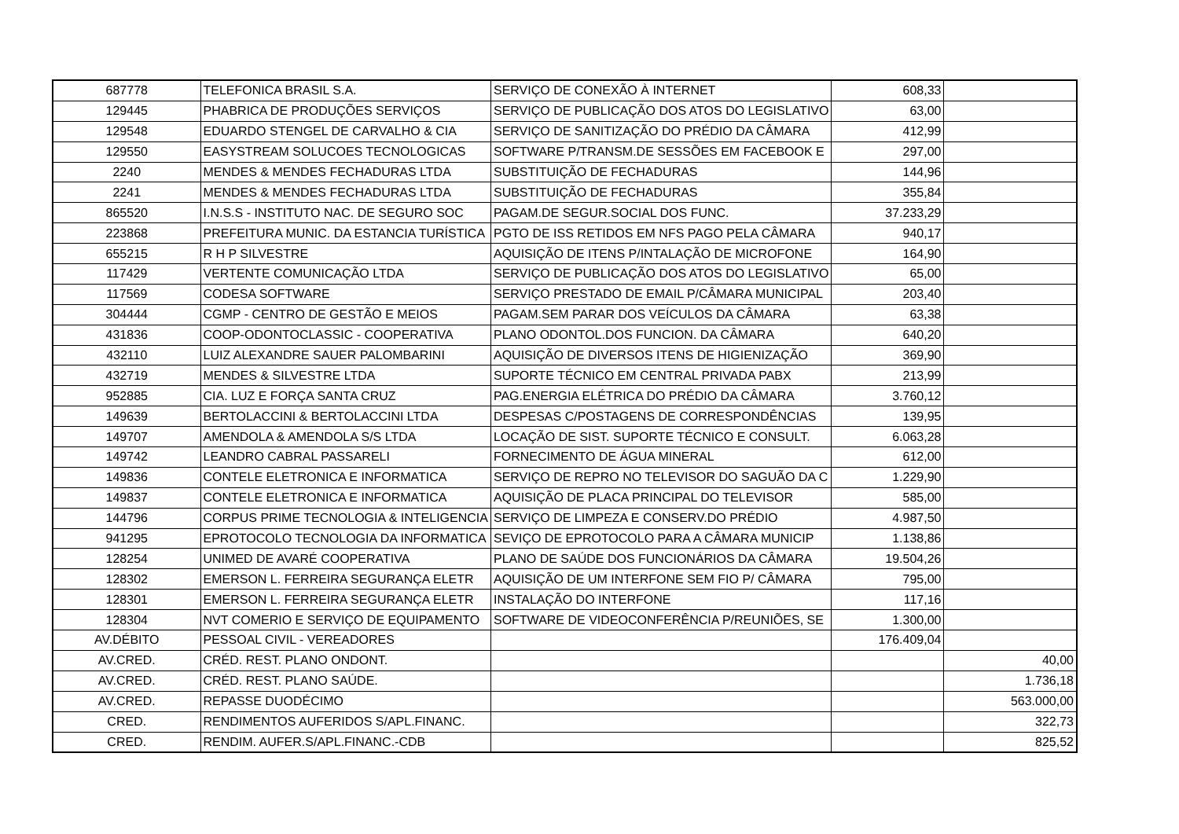| 687778 | TELEFONICA BRASIL S.A. | SERVIÇO DE CONEXÃO À INTERNET | 608,33 | |
| 129445 | PHABRICA DE PRODUÇÕES SERVIÇOS | SERVIÇO DE PUBLICAÇÃO DOS ATOS DO LEGISLATIVO | 63,00 | |
| 129548 | EDUARDO STENGEL DE CARVALHO & CIA | SERVIÇO DE SANITIZAÇÃO DO PRÉDIO DA CÂMARA | 412,99 | |
| 129550 | EASYSTREAM SOLUCOES TECNOLOGICAS | SOFTWARE P/TRANSM.DE SESSÕES EM FACEBOOK E | 297,00 | |
| 2240 | MENDES & MENDES FECHADURAS LTDA | SUBSTITUIÇÃO DE FECHADURAS | 144,96 | |
| 2241 | MENDES & MENDES FECHADURAS LTDA | SUBSTITUIÇÃO DE FECHADURAS | 355,84 | |
| 865520 | I.N.S.S - INSTITUTO NAC. DE SEGURO SOC | PAGAM.DE SEGUR.SOCIAL DOS FUNC. | 37.233,29 | |
| 223868 | PREFEITURA MUNIC. DA ESTANCIA TURÍSTICA | PGTO DE ISS RETIDOS EM NFS PAGO PELA CÂMARA | 940,17 | |
| 655215 | R H P SILVESTRE | AQUISIÇÃO DE ITENS P/INTALAÇÃO DE MICROFONE | 164,90 | |
| 117429 | VERTENTE COMUNICAÇÃO LTDA | SERVIÇO DE PUBLICAÇÃO DOS ATOS DO LEGISLATIVO | 65,00 | |
| 117569 | CODESA SOFTWARE | SERVIÇO PRESTADO DE EMAIL P/CÂMARA MUNICIPAL | 203,40 | |
| 304444 | CGMP - CENTRO DE GESTÃO E MEIOS | PAGAM.SEM PARAR DOS VEÍCULOS DA CÂMARA | 63,38 | |
| 431836 | COOP-ODONTOCLASSIC - COOPERATIVA | PLANO ODONTOL.DOS FUNCION. DA CÂMARA | 640,20 | |
| 432110 | LUIZ ALEXANDRE SAUER PALOMBARINI | AQUISIÇÃO DE DIVERSOS ITENS DE HIGIENIZAÇÃO | 369,90 | |
| 432719 | MENDES & SILVESTRE LTDA | SUPORTE TÉCNICO EM CENTRAL PRIVADA PABX | 213,99 | |
| 952885 | CIA. LUZ E FORÇA SANTA CRUZ | PAG.ENERGIA ELÉTRICA DO PRÉDIO DA CÂMARA | 3.760,12 | |
| 149639 | BERTOLACCINI & BERTOLACCINI LTDA | DESPESAS C/POSTAGENS DE CORRESPONDÊNCIAS | 139,95 | |
| 149707 | AMENDOLA & AMENDOLA S/S LTDA | LOCAÇÃO DE SIST. SUPORTE TÉCNICO E CONSULT. | 6.063,28 | |
| 149742 | LEANDRO CABRAL PASSARELI | FORNECIMENTO DE ÁGUA MINERAL | 612,00 | |
| 149836 | CONTELE ELETRONICA E INFORMATICA | SERVIÇO DE REPRO NO TELEVISOR DO SAGUÃO DA C | 1.229,90 | |
| 149837 | CONTELE ELETRONICA E INFORMATICA | AQUISIÇÃO DE PLACA PRINCIPAL DO TELEVISOR | 585,00 | |
| 144796 | CORPUS PRIME TECNOLOGIA & INTELIGENCIA | SERVIÇO DE LIMPEZA E CONSERV.DO PRÉDIO | 4.987,50 | |
| 941295 | EPROTOCOLO TECNOLOGIA DA INFORMATICA | SEVIÇO DE EPROTOCOLO PARA A CÂMARA MUNICIP | 1.138,86 | |
| 128254 | UNIMED DE AVARÉ COOPERATIVA | PLANO DE SAÚDE DOS FUNCIONÁRIOS DA CÂMARA | 19.504,26 | |
| 128302 | EMERSON L. FERREIRA SEGURANÇA ELETR | AQUISIÇÃO DE UM INTERFONE SEM FIO P/ CÂMARA | 795,00 | |
| 128301 | EMERSON L. FERREIRA SEGURANÇA ELETR | INSTALAÇÃO DO INTERFONE | 117,16 | |
| 128304 | NVT COMERIO E SERVIÇO DE EQUIPAMENTO | SOFTWARE DE VIDEOCONFERÊNCIA P/REUNIÕES, SE | 1.300,00 | |
| AV.DÉBITO | PESSOAL CIVIL - VEREADORES | | 176.409,04 | |
| AV.CRED. | CRÉD. REST. PLANO ONDONT. | | | 40,00 |
| AV.CRED. | CRÉD. REST. PLANO SAÚDE. | | | 1.736,18 |
| AV.CRED. | REPASSE DUODÉCIMO | | | 563.000,00 |
| CRED. | RENDIMENTOS AUFERIDOS S/APL.FINANC. | | | 322,73 |
| CRED. | RENDIM. AUFER.S/APL.FINANC.-CDB | | | 825,52 |